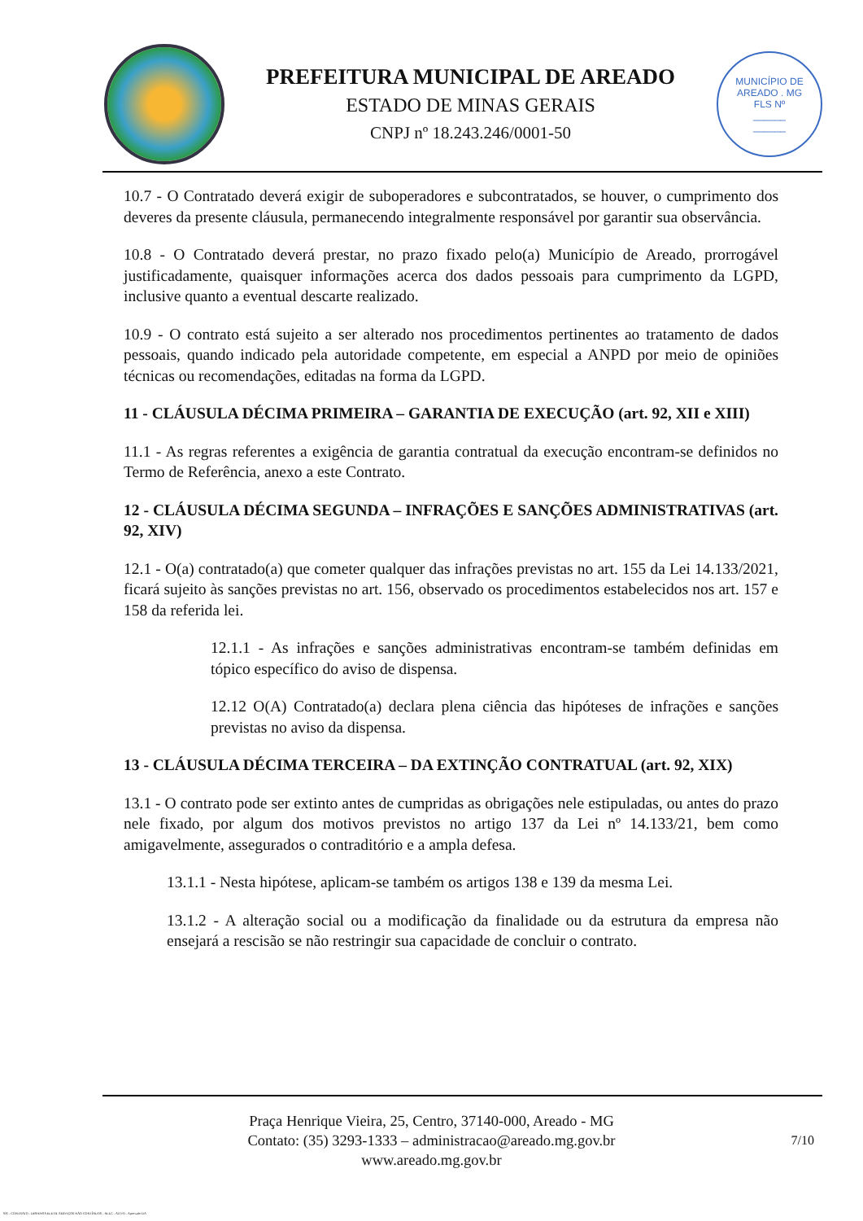PREFEITURA MUNICIPAL DE AREADO
ESTADO DE MINAS GERAIS
CNPJ nº 18.243.246/0001-50
MUNICÍPIO DE AREADO . MG
FLS Nº
______
______
10.7 - O Contratado deverá exigir de suboperadores e subcontratados, se houver, o cumprimento dos deveres da presente cláusula, permanecendo integralmente responsável por garantir sua observância.
10.8 - O Contratado deverá prestar, no prazo fixado pelo(a) Município de Areado, prorrogável justificadamente, quaisquer informações acerca dos dados pessoais para cumprimento da LGPD, inclusive quanto a eventual descarte realizado.
10.9 - O contrato está sujeito a ser alterado nos procedimentos pertinentes ao tratamento de dados pessoais, quando indicado pela autoridade competente, em especial a ANPD por meio de opiniões técnicas ou recomendações, editadas na forma da LGPD.
11 - CLÁUSULA DÉCIMA PRIMEIRA – GARANTIA DE EXECUÇÃO (art. 92, XII e XIII)
11.1 - As regras referentes a exigência de garantia contratual da execução encontram-se definidos no Termo de Referência, anexo a este Contrato.
12 - CLÁUSULA DÉCIMA SEGUNDA – INFRAÇÕES E SANÇÕES ADMINISTRATIVAS (art. 92, XIV)
12.1 - O(a) contratado(a) que cometer qualquer das infrações previstas no art. 155 da Lei 14.133/2021, ficará sujeito às sanções previstas no art. 156, observado os procedimentos estabelecidos nos art. 157 e 158 da referida lei.
12.1.1 - As infrações e sanções administrativas encontram-se também definidas em tópico específico do aviso de dispensa.
12.12 O(A) Contratado(a) declara plena ciência das hipóteses de infrações e sanções previstas no aviso da dispensa.
13 - CLÁUSULA DÉCIMA TERCEIRA – DA EXTINÇÃO CONTRATUAL (art. 92, XIX)
13.1 - O contrato pode ser extinto antes de cumpridas as obrigações nele estipuladas, ou antes do prazo nele fixado, por algum dos motivos previstos no artigo 137 da Lei nº 14.133/21, bem como amigavelmente, assegurados o contraditório e a ampla defesa.
13.1.1 - Nesta hipótese, aplicam-se também os artigos 138 e 139 da mesma Lei.
13.1.2 - A alteração social ou a modificação da finalidade ou da estrutura da empresa não ensejará a rescisão se não restringir sua capacidade de concluir o contrato.
Praça Henrique Vieira, 25, Centro, 37140-000, Areado - MG
Contato: (35) 3293-1333 – administracao@areado.mg.gov.br
www.areado.mg.gov.br
7/10
935 - CONTRATO - DISPENSA ELETR. SERVIÇOS NÃO CONTÍNUOS - NLLC - ATIVO - Aprovado DA